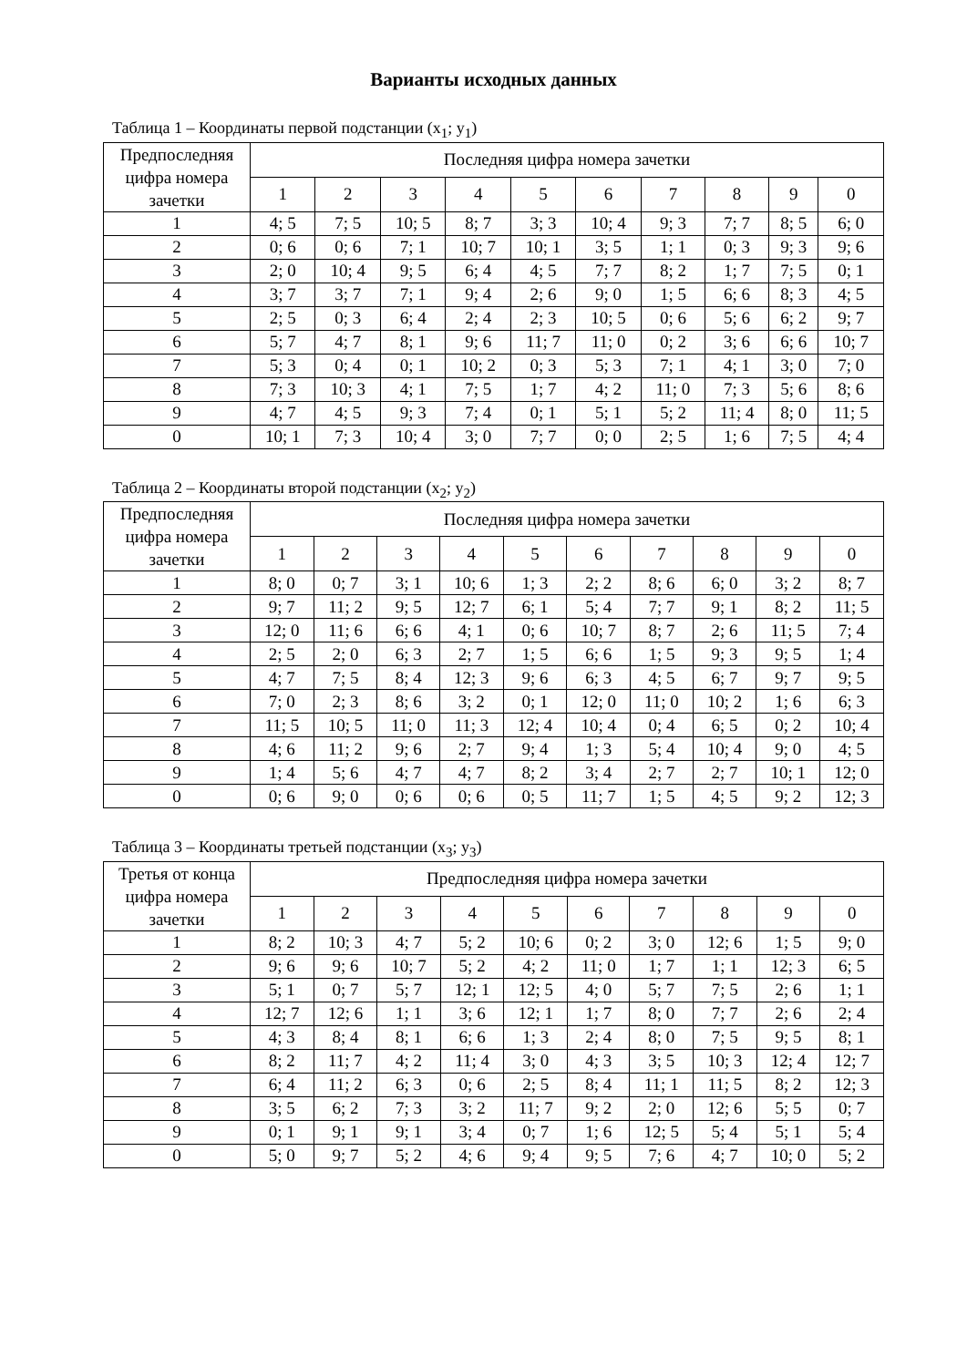Варианты исходных данных
Таблица 1 – Координаты первой подстанции (x<sub>1</sub>; y<sub>1</sub>)
| Предпоследняя цифра номера зачетки | Последняя цифра номера зачетки | | | | | | | | | |
| --- | --- | --- | --- | --- | --- | --- | --- | --- | --- | --- |
| | 1 | 2 | 3 | 4 | 5 | 6 | 7 | 8 | 9 | 0 |
| 1 | 4; 5 | 7; 5 | 10; 5 | 8; 7 | 3; 3 | 10; 4 | 9; 3 | 7; 7 | 8; 5 | 6; 0 |
| 2 | 0; 6 | 0; 6 | 7; 1 | 10; 7 | 10; 1 | 3; 5 | 1; 1 | 0; 3 | 9; 3 | 9; 6 |
| 3 | 2; 0 | 10; 4 | 9; 5 | 6; 4 | 4; 5 | 7; 7 | 8; 2 | 1; 7 | 7; 5 | 0; 1 |
| 4 | 3; 7 | 3; 7 | 7; 1 | 9; 4 | 2; 6 | 9; 0 | 1; 5 | 6; 6 | 8; 3 | 4; 5 |
| 5 | 2; 5 | 0; 3 | 6; 4 | 2; 4 | 2; 3 | 10; 5 | 0; 6 | 5; 6 | 6; 2 | 9; 7 |
| 6 | 5; 7 | 4; 7 | 8; 1 | 9; 6 | 11; 7 | 11; 0 | 0; 2 | 3; 6 | 6; 6 | 10; 7 |
| 7 | 5; 3 | 0; 4 | 0; 1 | 10; 2 | 0; 3 | 5; 3 | 7; 1 | 4; 1 | 3; 0 | 7; 0 |
| 8 | 7; 3 | 10; 3 | 4; 1 | 7; 5 | 1; 7 | 4; 2 | 11; 0 | 7; 3 | 5; 6 | 8; 6 |
| 9 | 4; 7 | 4; 5 | 9; 3 | 7; 4 | 0; 1 | 5; 1 | 5; 2 | 11; 4 | 8; 0 | 11; 5 |
| 0 | 10; 1 | 7; 3 | 10; 4 | 3; 0 | 7; 7 | 0; 0 | 2; 5 | 1; 6 | 7; 5 | 4; 4 |
Таблица 2 – Координаты второй подстанции (x<sub>2</sub>; y<sub>2</sub>)
| Предпоследняя цифра номера зачетки | Последняя цифра номера зачетки | | | | | | | | | |
| --- | --- | --- | --- | --- | --- | --- | --- | --- | --- | --- |
| | 1 | 2 | 3 | 4 | 5 | 6 | 7 | 8 | 9 | 0 |
| 1 | 8; 0 | 0; 7 | 3; 1 | 10; 6 | 1; 3 | 2; 2 | 8; 6 | 6; 0 | 3; 2 | 8; 7 |
| 2 | 9; 7 | 11; 2 | 9; 5 | 12; 7 | 6; 1 | 5; 4 | 7; 7 | 9; 1 | 8; 2 | 11; 5 |
| 3 | 12; 0 | 11; 6 | 6; 6 | 4; 1 | 0; 6 | 10; 7 | 8; 7 | 2; 6 | 11; 5 | 7; 4 |
| 4 | 2; 5 | 2; 0 | 6; 3 | 2; 7 | 1; 5 | 6; 6 | 1; 5 | 9; 3 | 9; 5 | 1; 4 |
| 5 | 4; 7 | 7; 5 | 8; 4 | 12; 3 | 9; 6 | 6; 3 | 4; 5 | 6; 7 | 9; 7 | 9; 5 |
| 6 | 7; 0 | 2; 3 | 8; 6 | 3; 2 | 0; 1 | 12; 0 | 11; 0 | 10; 2 | 1; 6 | 6; 3 |
| 7 | 11; 5 | 10; 5 | 11; 0 | 11; 3 | 12; 4 | 10; 4 | 0; 4 | 6; 5 | 0; 2 | 10; 4 |
| 8 | 4; 6 | 11; 2 | 9; 6 | 2; 7 | 9; 4 | 1; 3 | 5; 4 | 10; 4 | 9; 0 | 4; 5 |
| 9 | 1; 4 | 5; 6 | 4; 7 | 4; 7 | 8; 2 | 3; 4 | 2; 7 | 2; 7 | 10; 1 | 12; 0 |
| 0 | 0; 6 | 9; 0 | 0; 6 | 0; 6 | 0; 5 | 11; 7 | 1; 5 | 4; 5 | 9; 2 | 12; 3 |
Таблица 3 – Координаты третьей подстанции (x<sub>3</sub>; y<sub>3</sub>)
| Третья от конца цифра номера зачетки | Предпоследняя цифра номера зачетки | | | | | | | | | |
| --- | --- | --- | --- | --- | --- | --- | --- | --- | --- | --- |
| | 1 | 2 | 3 | 4 | 5 | 6 | 7 | 8 | 9 | 0 |
| 1 | 8; 2 | 10; 3 | 4; 7 | 5; 2 | 10; 6 | 0; 2 | 3; 0 | 12; 6 | 1; 5 | 9; 0 |
| 2 | 9; 6 | 9; 6 | 10; 7 | 5; 2 | 4; 2 | 11; 0 | 1; 7 | 1; 1 | 12; 3 | 6; 5 |
| 3 | 5; 1 | 0; 7 | 5; 7 | 12; 1 | 12; 5 | 4; 0 | 5; 7 | 7; 5 | 2; 6 | 1; 1 |
| 4 | 12; 7 | 12; 6 | 1; 1 | 3; 6 | 12; 1 | 1; 7 | 8; 0 | 7; 7 | 2; 6 | 2; 4 |
| 5 | 4; 3 | 8; 4 | 8; 1 | 6; 6 | 1; 3 | 2; 4 | 8; 0 | 7; 5 | 9; 5 | 8; 1 |
| 6 | 8; 2 | 11; 7 | 4; 2 | 11; 4 | 3; 0 | 4; 3 | 3; 5 | 10; 3 | 12; 4 | 12; 7 |
| 7 | 6; 4 | 11; 2 | 6; 3 | 0; 6 | 2; 5 | 8; 4 | 11; 1 | 11; 5 | 8; 2 | 12; 3 |
| 8 | 3; 5 | 6; 2 | 7; 3 | 3; 2 | 11; 7 | 9; 2 | 2; 0 | 12; 6 | 5; 5 | 0; 7 |
| 9 | 0; 1 | 9; 1 | 9; 1 | 3; 4 | 0; 7 | 1; 6 | 12; 5 | 5; 4 | 5; 1 | 5; 4 |
| 0 | 5; 0 | 9; 7 | 5; 2 | 4; 6 | 9; 4 | 9; 5 | 7; 6 | 4; 7 | 10; 0 | 5; 2 |